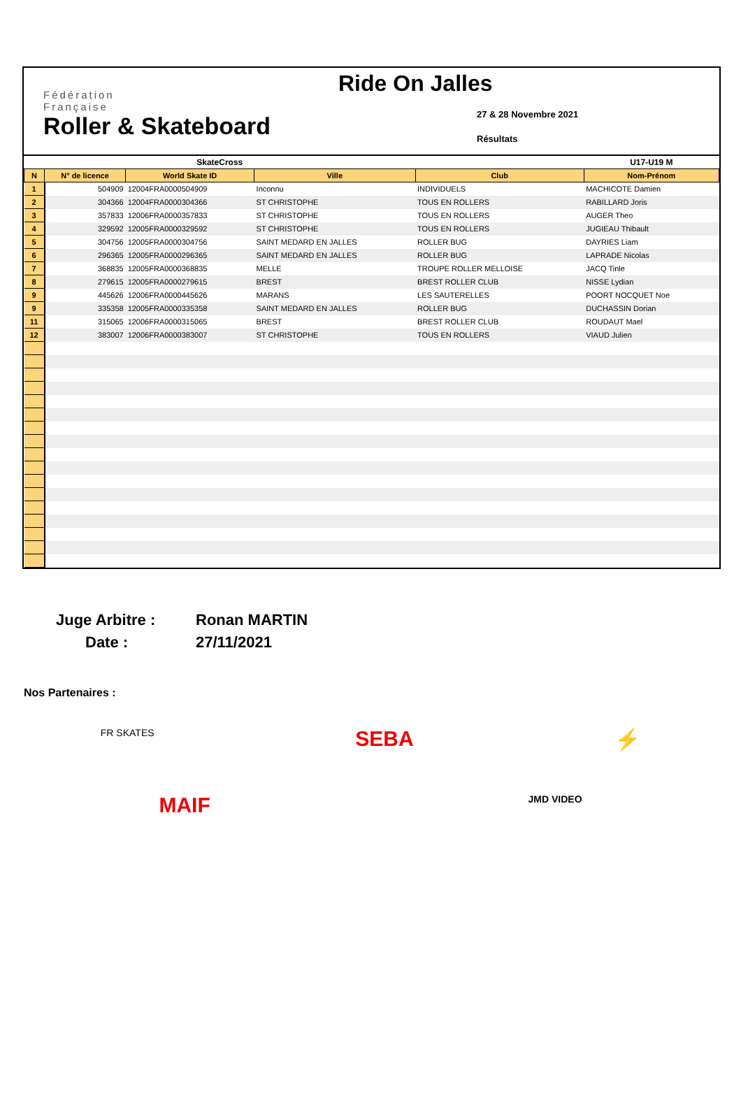Fédération
Française
Roller & Skateboard
Ride On Jalles
27 & 28 Novembre 2021
Résultats
| SkateCross | | | | | U17-U19 M |
| N | N° de licence | World Skate ID | Ville | Club | Nom-Prénom |
| 1 | 504909 | 12004FRA0000504909 | Inconnu | INDIVIDUELS | MACHICOTE Damien |
| 2 | 304366 | 12004FRA0000304366 | ST CHRISTOPHE | TOUS EN ROLLERS | RABILLARD Joris |
| 3 | 357833 | 12006FRA0000357833 | ST CHRISTOPHE | TOUS EN ROLLERS | AUGER Theo |
| 4 | 329592 | 12005FRA0000329592 | ST CHRISTOPHE | TOUS EN ROLLERS | JUGIEAU Thibault |
| 5 | 304756 | 12005FRA0000304756 | SAINT MEDARD EN JALLES | ROLLER BUG | DAYRIES Liam |
| 6 | 296365 | 12005FRA0000296365 | SAINT MEDARD EN JALLES | ROLLER BUG | LAPRADE Nicolas |
| 7 | 368835 | 12005FRA0000368835 | MELLE | TROUPE ROLLER MELLOISE | JACQ Tinle |
| 8 | 279615 | 12005FRA0000279615 | BREST | BREST ROLLER CLUB | NISSE Lydian |
| 9 | 445626 | 12006FRA0000445626 | MARANS | LES SAUTERELLES | POORT NOCQUET Noe |
| 9 | 335358 | 12005FRA0000335358 | SAINT MEDARD EN JALLES | ROLLER BUG | DUCHASSIN Dorian |
| 11 | 315065 | 12006FRA0000315065 | BREST | BREST ROLLER CLUB | ROUDAUT Mael |
| 12 | 383007 | 12006FRA0000383007 | ST CHRISTOPHE | TOUS EN ROLLERS | VIAUD Julien |
Juge Arbitre :
Ronan MARTIN
Date :
27/11/2021
Nos Partenaires :
FR SKATES SEBA ⚡
MAIF JMD VIDEO